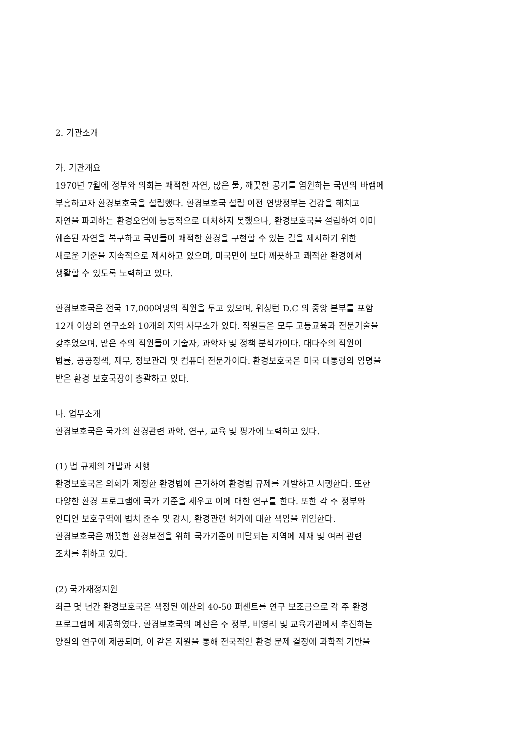2. 기관소개
가. 기관개요
1970년 7월에 정부와 의회는 쾌적한 자연, 많은 물, 깨끗한 공기를 염원하는 국민의 바램에
부흥하고자 환경보호국을 설립했다. 환경보호국 설립 이전 연방정부는 건강을 해치고
자연을 파괴하는 환경오염에 능동적으로 대처하지 못했으나, 환경보호국을 설립하여 이미
훼손된 자연을 복구하고 국민들이 쾌적한 환경을 구현할 수 있는 길을 제시하기 위한
새로운 기준을 지속적으로 제시하고 있으며, 미국민이 보다 깨끗하고 쾌적한 환경에서
생활할 수 있도록 노력하고 있다.
환경보호국은 전국 17,000여명의 직원을 두고 있으며, 워싱턴 D.C 의 중앙 본부를 포함
12개 이상의 연구소와 10개의 지역 사무소가 있다. 직원들은 모두 고등교육과 전문기술을
갖추었으며, 많은 수의 직원들이 기술자, 과학자 및 정책 분석가이다. 대다수의 직원이
법률, 공공정책, 재무, 정보관리 및 컴퓨터 전문가이다. 환경보호국은 미국 대통령의 임명을
받은 환경 보호국장이 총괄하고 있다.
나. 업무소개
환경보호국은 국가의 환경관련 과학, 연구, 교육 및 평가에 노력하고 있다.
(1) 법 규제의 개발과 시행
환경보호국은 의회가 제정한 환경법에 근거하여 환경법 규제를 개발하고 시행한다. 또한
다양한 환경 프로그램에 국가 기준을 세우고 이에 대한 연구를 한다. 또한 각 주 정부와
인디언 보호구역에 법치 준수 및 감시, 환경관련 허가에 대한 책임을 위임한다.
환경보호국은 깨끗한 환경보전을 위해 국가기준이 미달되는 지역에 제재 및 여러 관련
조치를 취하고 있다.
(2) 국가재정지원
최근 몇 년간 환경보호국은 책정된 예산의 40-50 퍼센트를 연구 보조금으로 각 주 환경
프로그램에 제공하였다. 환경보호국의 예산은 주 정부, 비영리 및 교육기관에서 추진하는
양질의 연구에 제공되며, 이 같은 지원을 통해 전국적인 환경 문제 결정에 과학적 기반을